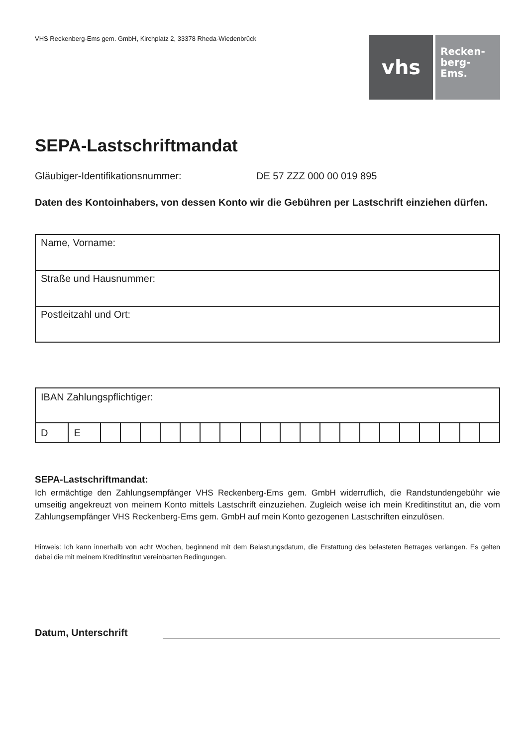VHS Reckenberg-Ems gem. GmbH, Kirchplatz 2, 33378 Rheda-Wiedenbrück
vhs
Recken-
berg-
Ems.
SEPA-Lastschriftmandat
Gläubiger-Identifikationsnummer: DE 57 ZZZ 000 00 019 895
Daten des Kontoinhabers, von dessen Konto wir die Gebühren per Lastschrift einziehen dürfen.
| Name, Vorname: |
| Straße und Hausnummer: |
| Postleitzahl und Ort: |
| IBAN Zahlungspflichtiger: | | | | | | | | | | | | | | | | | | | | | |
| D | E | | | | | | | | | | | | | | | | | | | | |
SEPA-Lastschriftmandat:
Ich ermächtige den Zahlungsempfänger VHS Reckenberg-Ems gem. GmbH widerruflich, die Randstundengebühr wie umseitig angekreuzt von meinem Konto mittels Lastschrift einzuziehen. Zugleich weise ich mein Kreditinstitut an, die vom Zahlungsempfänger VHS Reckenberg-Ems gem. GmbH auf mein Konto gezogenen Lastschriften einzulösen.
Hinweis: Ich kann innerhalb von acht Wochen, beginnend mit dem Belastungsdatum, die Erstattung des belasteten Betrages verlangen. Es gelten dabei die mit meinem Kreditinstitut vereinbarten Bedingungen.
Datum, Unterschrift